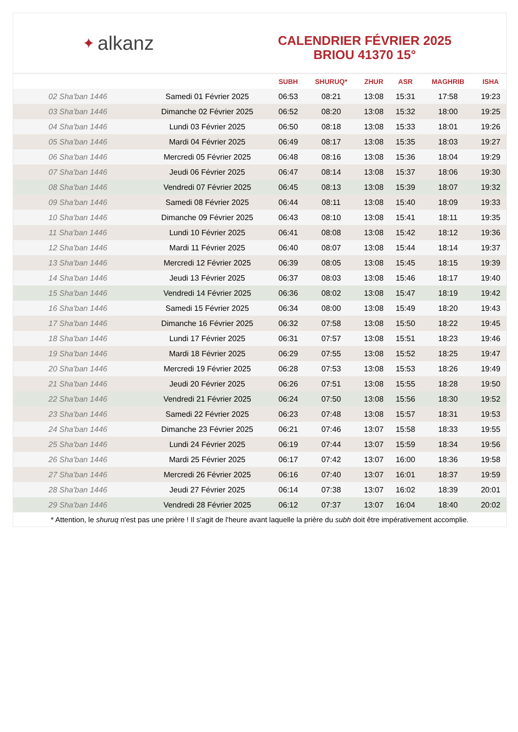✦ alkanz
CALENDRIER FÉVRIER 2025
BRIOU 41370 15°
| | | SUBH | SHURUQ* | ZHUR | ASR | MAGHRIB | ISHA |
| --- | --- | --- | --- | --- | --- | --- | --- |
| 02 Sha'ban 1446 | Samedi 01 Février 2025 | 06:53 | 08:21 | 13:08 | 15:31 | 17:58 | 19:23 |
| 03 Sha'ban 1446 | Dimanche 02 Février 2025 | 06:52 | 08:20 | 13:08 | 15:32 | 18:00 | 19:25 |
| 04 Sha'ban 1446 | Lundi 03 Février 2025 | 06:50 | 08:18 | 13:08 | 15:33 | 18:01 | 19:26 |
| 05 Sha'ban 1446 | Mardi 04 Février 2025 | 06:49 | 08:17 | 13:08 | 15:35 | 18:03 | 19:27 |
| 06 Sha'ban 1446 | Mercredi 05 Février 2025 | 06:48 | 08:16 | 13:08 | 15:36 | 18:04 | 19:29 |
| 07 Sha'ban 1446 | Jeudi 06 Février 2025 | 06:47 | 08:14 | 13:08 | 15:37 | 18:06 | 19:30 |
| 08 Sha'ban 1446 | Vendredi 07 Février 2025 | 06:45 | 08:13 | 13:08 | 15:39 | 18:07 | 19:32 |
| 09 Sha'ban 1446 | Samedi 08 Février 2025 | 06:44 | 08:11 | 13:08 | 15:40 | 18:09 | 19:33 |
| 10 Sha'ban 1446 | Dimanche 09 Février 2025 | 06:43 | 08:10 | 13:08 | 15:41 | 18:11 | 19:35 |
| 11 Sha'ban 1446 | Lundi 10 Février 2025 | 06:41 | 08:08 | 13:08 | 15:42 | 18:12 | 19:36 |
| 12 Sha'ban 1446 | Mardi 11 Février 2025 | 06:40 | 08:07 | 13:08 | 15:44 | 18:14 | 19:37 |
| 13 Sha'ban 1446 | Mercredi 12 Février 2025 | 06:39 | 08:05 | 13:08 | 15:45 | 18:15 | 19:39 |
| 14 Sha'ban 1446 | Jeudi 13 Février 2025 | 06:37 | 08:03 | 13:08 | 15:46 | 18:17 | 19:40 |
| 15 Sha'ban 1446 | Vendredi 14 Février 2025 | 06:36 | 08:02 | 13:08 | 15:47 | 18:19 | 19:42 |
| 16 Sha'ban 1446 | Samedi 15 Février 2025 | 06:34 | 08:00 | 13:08 | 15:49 | 18:20 | 19:43 |
| 17 Sha'ban 1446 | Dimanche 16 Février 2025 | 06:32 | 07:58 | 13:08 | 15:50 | 18:22 | 19:45 |
| 18 Sha'ban 1446 | Lundi 17 Février 2025 | 06:31 | 07:57 | 13:08 | 15:51 | 18:23 | 19:46 |
| 19 Sha'ban 1446 | Mardi 18 Février 2025 | 06:29 | 07:55 | 13:08 | 15:52 | 18:25 | 19:47 |
| 20 Sha'ban 1446 | Mercredi 19 Février 2025 | 06:28 | 07:53 | 13:08 | 15:53 | 18:26 | 19:49 |
| 21 Sha'ban 1446 | Jeudi 20 Février 2025 | 06:26 | 07:51 | 13:08 | 15:55 | 18:28 | 19:50 |
| 22 Sha'ban 1446 | Vendredi 21 Février 2025 | 06:24 | 07:50 | 13:08 | 15:56 | 18:30 | 19:52 |
| 23 Sha'ban 1446 | Samedi 22 Février 2025 | 06:23 | 07:48 | 13:08 | 15:57 | 18:31 | 19:53 |
| 24 Sha'ban 1446 | Dimanche 23 Février 2025 | 06:21 | 07:46 | 13:07 | 15:58 | 18:33 | 19:55 |
| 25 Sha'ban 1446 | Lundi 24 Février 2025 | 06:19 | 07:44 | 13:07 | 15:59 | 18:34 | 19:56 |
| 26 Sha'ban 1446 | Mardi 25 Février 2025 | 06:17 | 07:42 | 13:07 | 16:00 | 18:36 | 19:58 |
| 27 Sha'ban 1446 | Mercredi 26 Février 2025 | 06:16 | 07:40 | 13:07 | 16:01 | 18:37 | 19:59 |
| 28 Sha'ban 1446 | Jeudi 27 Février 2025 | 06:14 | 07:38 | 13:07 | 16:02 | 18:39 | 20:01 |
| 29 Sha'ban 1446 | Vendredi 28 Février 2025 | 06:12 | 07:37 | 13:07 | 16:04 | 18:40 | 20:02 |
* Attention, le shuruq n'est pas une prière ! Il s'agit de l'heure avant laquelle la prière du subh doit être impérativement accomplie.